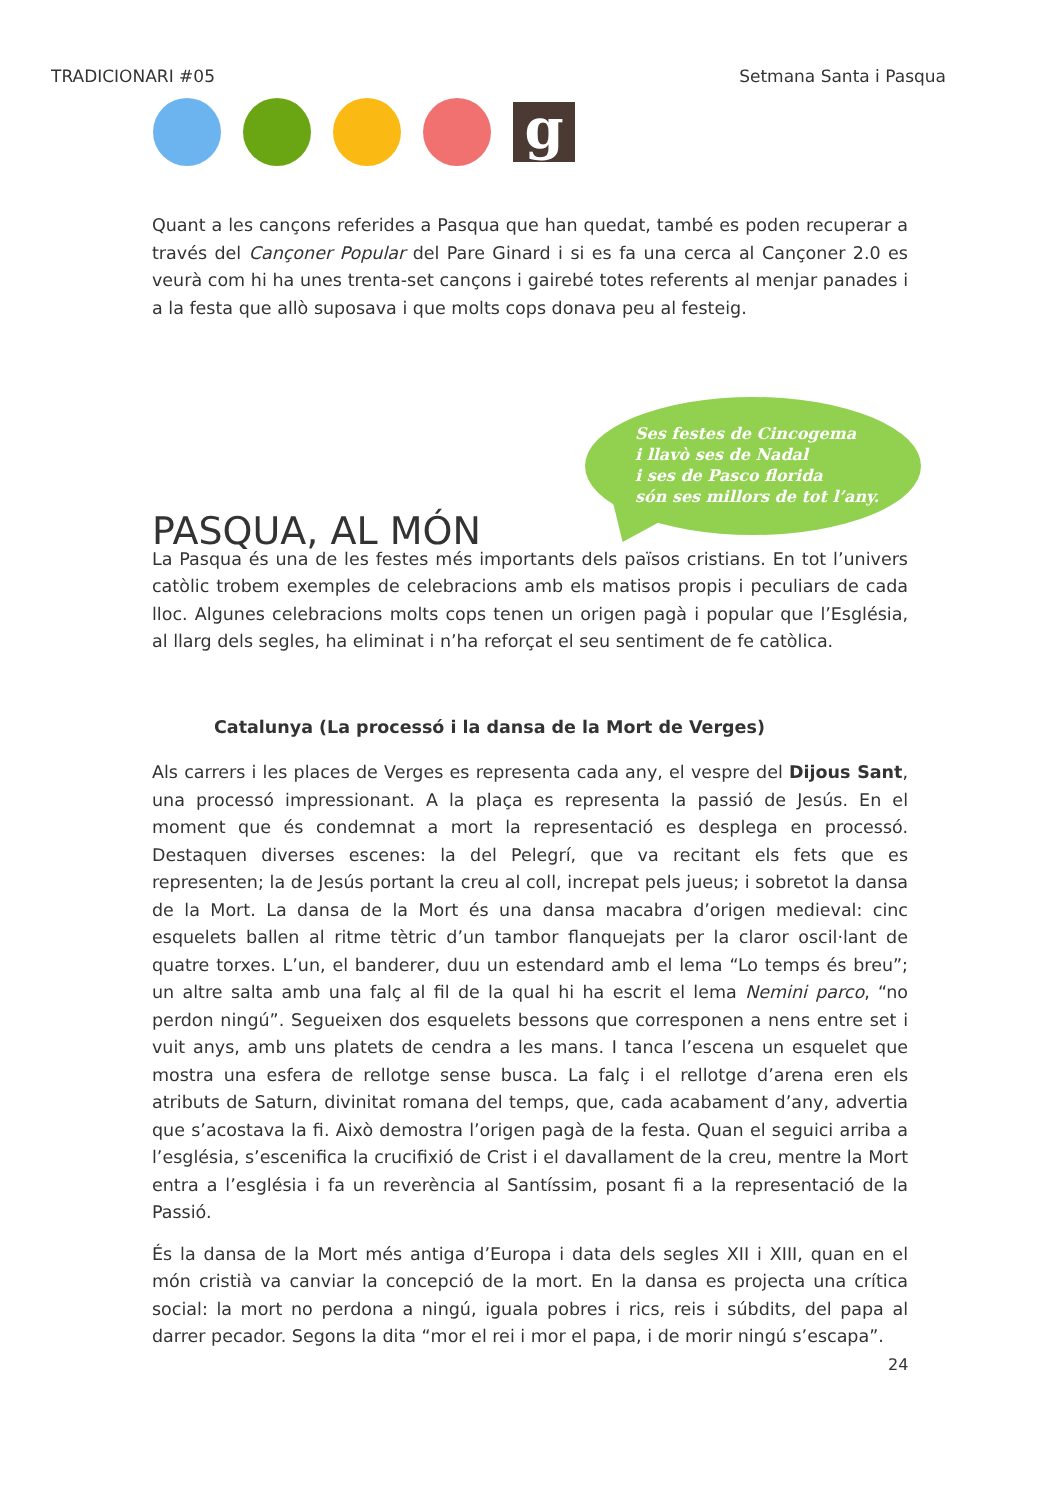TRADICIONARI #05 Setmana Santa i Pasqua
g
Quant a les cançons referides a Pasqua que han quedat, també es poden recuperar a través del Cançoner Popular del Pare Ginard i si es fa una cerca al Cançoner 2.0 es veurà com hi ha unes trenta-set cançons i gairebé totes referents al menjar panades i a la festa que allò suposava i que molts cops donava peu al festeig.
Ses festes de Cincogema
i llavò ses de Nadal
i ses de Pasco florida
són ses millors de tot l’any.
PASQUA, AL MÓN
La Pasqua és una de les festes més importants dels països cristians. En tot l’univers catòlic trobem exemples de celebracions amb els matisos propis i peculiars de cada lloc. Algunes celebracions molts cops tenen un origen pagà i popular que l’Església, al llarg dels segles, ha eliminat i n’ha reforçat el seu sentiment de fe catòlica.
Catalunya (La processó i la dansa de la Mort de Verges)
Als carrers i les places de Verges es representa cada any, el vespre del Dijous Sant, una processó impressionant. A la plaça es representa la passió de Jesús. En el moment que és condemnat a mort la representació es desplega en processó. Destaquen diverses escenes: la del Pelegrí, que va recitant els fets que es representen; la de Jesús portant la creu al coll, increpat pels jueus; i sobretot la dansa de la Mort. La dansa de la Mort és una dansa macabra d’origen medieval: cinc esquelets ballen al ritme tètric d’un tambor flanquejats per la claror oscil·lant de quatre torxes. L’un, el banderer, duu un estendard amb el lema “Lo temps és breu”; un altre salta amb una falç al fil de la qual hi ha escrit el lema Nemini parco, “no perdon ningú”. Segueixen dos esquelets bessons que corresponen a nens entre set i vuit anys, amb uns platets de cendra a les mans. I tanca l’escena un esquelet que mostra una esfera de rellotge sense busca. La falç i el rellotge d’arena eren els atributs de Saturn, divinitat romana del temps, que, cada acabament d’any, advertia que s’acostava la fi. Això demostra l’origen pagà de la festa. Quan el seguici arriba a l’església, s’escenifica la crucifixió de Crist i el davallament de la creu, mentre la Mort entra a l’església i fa un reverència al Santíssim, posant fi a la representació de la Passió.
És la dansa de la Mort més antiga d’Europa i data dels segles XII i XIII, quan en el món cristià va canviar la concepció de la mort. En la dansa es projecta una crítica social: la mort no perdona a ningú, iguala pobres i rics, reis i súbdits, del papa al darrer pecador. Segons la dita “mor el rei i mor el papa, i de morir ningú s’escapa”.
24